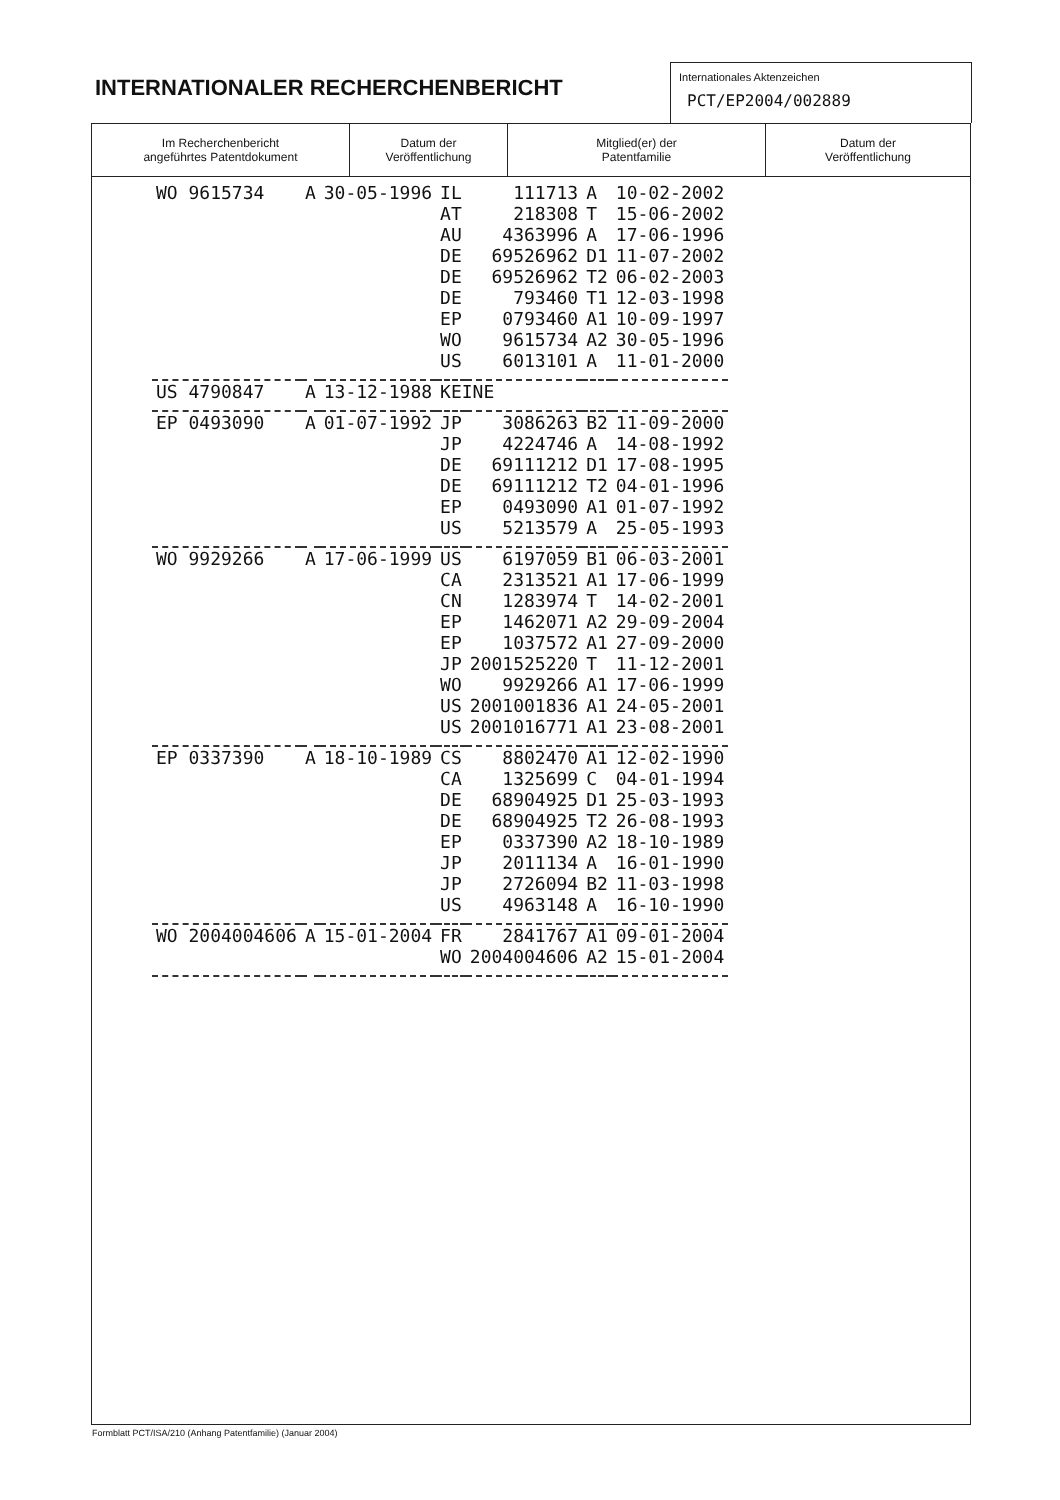INTERNATIONALER RECHERCHENBERICHT
Internationales Aktenzeichen
PCT/EP2004/002889
| Im Recherchenbericht angeführtes Patentdokument | Datum der Veröffentlichung | Mitglied(er) der Patentfamilie | Datum der Veröffentlichung |
| --- | --- | --- | --- |
| WO 9615734 | A | 30-05-1996 | IL | 111713 | A | 10-02-2002 |
| | | | AT | 218308 | T | 15-06-2002 |
| | | | AU | 4363996 | A | 17-06-1996 |
| | | | DE | 69526962 | D1 | 11-07-2002 |
| | | | DE | 69526962 | T2 | 06-02-2003 |
| | | | DE | 793460 | T1 | 12-03-1998 |
| | | | EP | 0793460 | A1 | 10-09-1997 |
| | | | WO | 9615734 | A2 | 30-05-1996 |
| | | | US | 6013101 | A | 11-01-2000 |
| US 4790847 | A | 13-12-1988 | KEINE | | | |
| EP 0493090 | A | 01-07-1992 | JP | 3086263 | B2 | 11-09-2000 |
| | | | JP | 4224746 | A | 14-08-1992 |
| | | | DE | 69111212 | D1 | 17-08-1995 |
| | | | DE | 69111212 | T2 | 04-01-1996 |
| | | | EP | 0493090 | A1 | 01-07-1992 |
| | | | US | 5213579 | A | 25-05-1993 |
| WO 9929266 | A | 17-06-1999 | US | 6197059 | B1 | 06-03-2001 |
| | | | CA | 2313521 | A1 | 17-06-1999 |
| | | | CN | 1283974 | T | 14-02-2001 |
| | | | EP | 1462071 | A2 | 29-09-2004 |
| | | | EP | 1037572 | A1 | 27-09-2000 |
| | | | JP | 2001525220 | T | 11-12-2001 |
| | | | WO | 9929266 | A1 | 17-06-1999 |
| | | | US | 2001001836 | A1 | 24-05-2001 |
| | | | US | 2001016771 | A1 | 23-08-2001 |
| EP 0337390 | A | 18-10-1989 | CS | 8802470 | A1 | 12-02-1990 |
| | | | CA | 1325699 | C | 04-01-1994 |
| | | | DE | 68904925 | D1 | 25-03-1993 |
| | | | DE | 68904925 | T2 | 26-08-1993 |
| | | | EP | 0337390 | A2 | 18-10-1989 |
| | | | JP | 2011134 | A | 16-01-1990 |
| | | | JP | 2726094 | B2 | 11-03-1998 |
| | | | US | 4963148 | A | 16-10-1990 |
| WO 2004004606 | A | 15-01-2004 | FR | 2841767 | A1 | 09-01-2004 |
| | | | WO | 2004004606 | A2 | 15-01-2004 |
Formblatt PCT/ISA/210 (Anhang Patentfamilie) (Januar 2004)